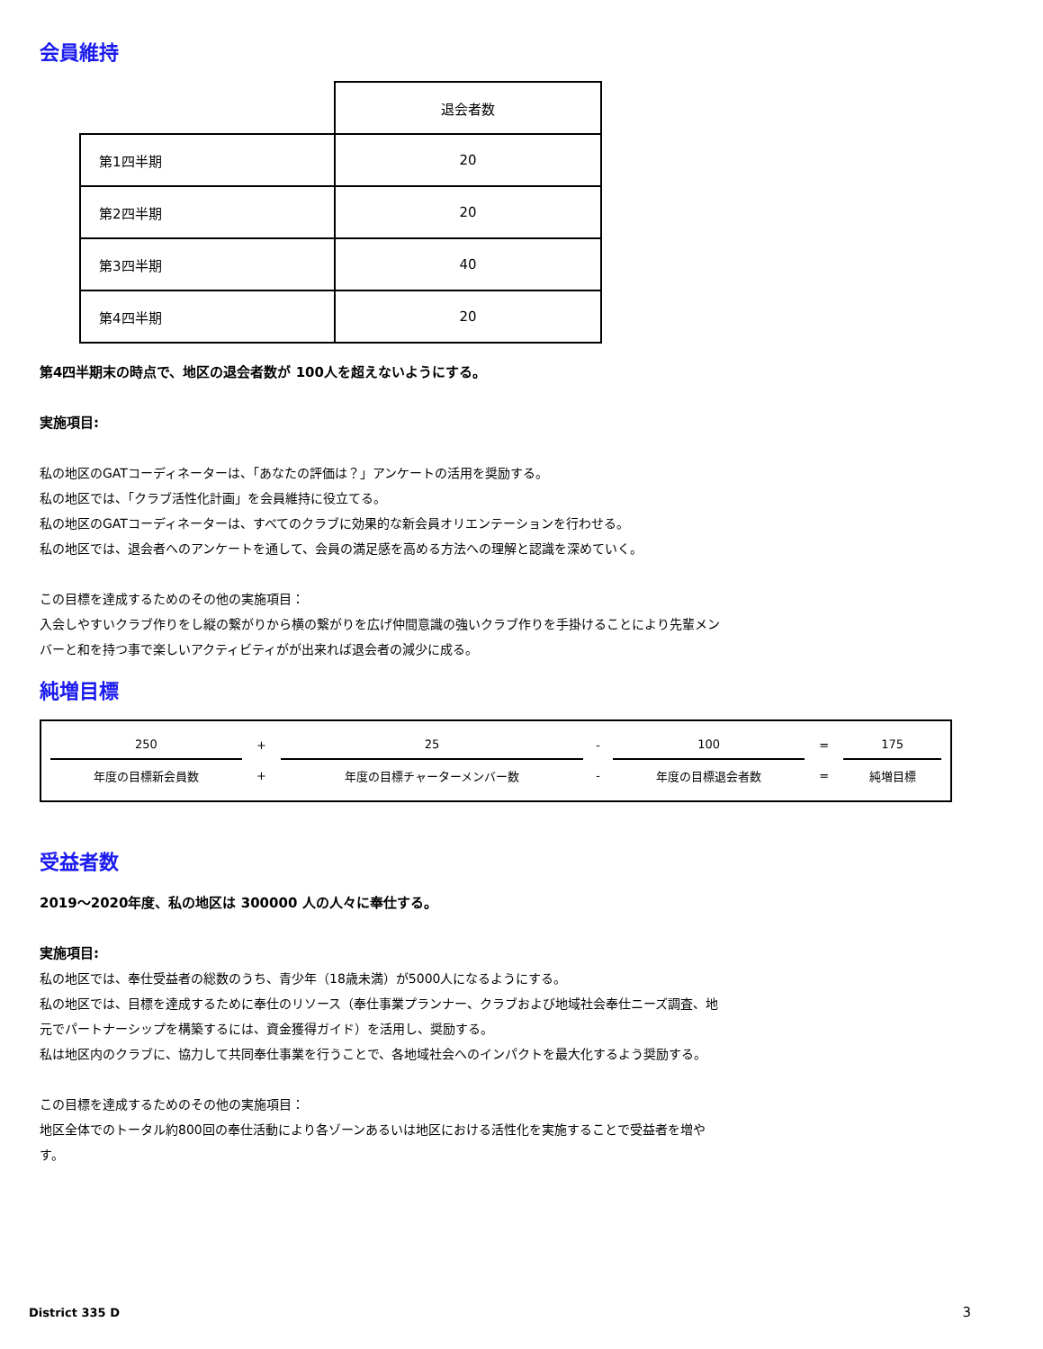会員維持
| | 退会者数 |
| 第1四半期 | 20 |
| 第2四半期 | 20 |
| 第3四半期 | 40 |
| 第4四半期 | 20 |
第4四半期末の時点で、地区の退会者数が 100人を超えないようにする。
実施項目:
私の地区のGATコーディネーターは、「あなたの評価は？」アンケートの活用を奨励する。
私の地区では、「クラブ活性化計画」を会員維持に役立てる。
私の地区のGATコーディネーターは、すべてのクラブに効果的な新会員オリエンテーションを行わせる。
私の地区では、退会者へのアンケートを通して、会員の満足感を高める方法への理解と認識を深めていく。
この目標を達成するためのその他の実施項目：
入会しやすいクラブ作りをし縦の繋がりから横の繋がりを広げ仲間意識の強いクラブ作りを手掛けることにより先輩メンバーと和を持つ事で楽しいアクティビティがが出来れば退会者の減少に成る。
純増目標
| 250 | + | 25 | - | 100 | = | 175 |
| 年度の目標新会員数 | + | 年度の目標チャーターメンバー数 | - | 年度の目標退会者数 | = | 純増目標 |
受益者数
2019～2020年度、私の地区は 300000 人の人々に奉仕する。
実施項目:
私の地区では、奉仕受益者の総数のうち、青少年（18歳未満）が5000人になるようにする。
私の地区では、目標を達成するために奉仕のリソース（奉仕事業プランナー、クラブおよび地域社会奉仕ニーズ調査、地元でパートナーシップを構築するには、資金獲得ガイド）を活用し、奨励する。
私は地区内のクラブに、協力して共同奉仕事業を行うことで、各地域社会へのインパクトを最大化するよう奨励する。
この目標を達成するためのその他の実施項目：
地区全体でのトータル約800回の奉仕活動により各ゾーンあるいは地区における活性化を実施することで受益者を増やす。
District 335 D 3